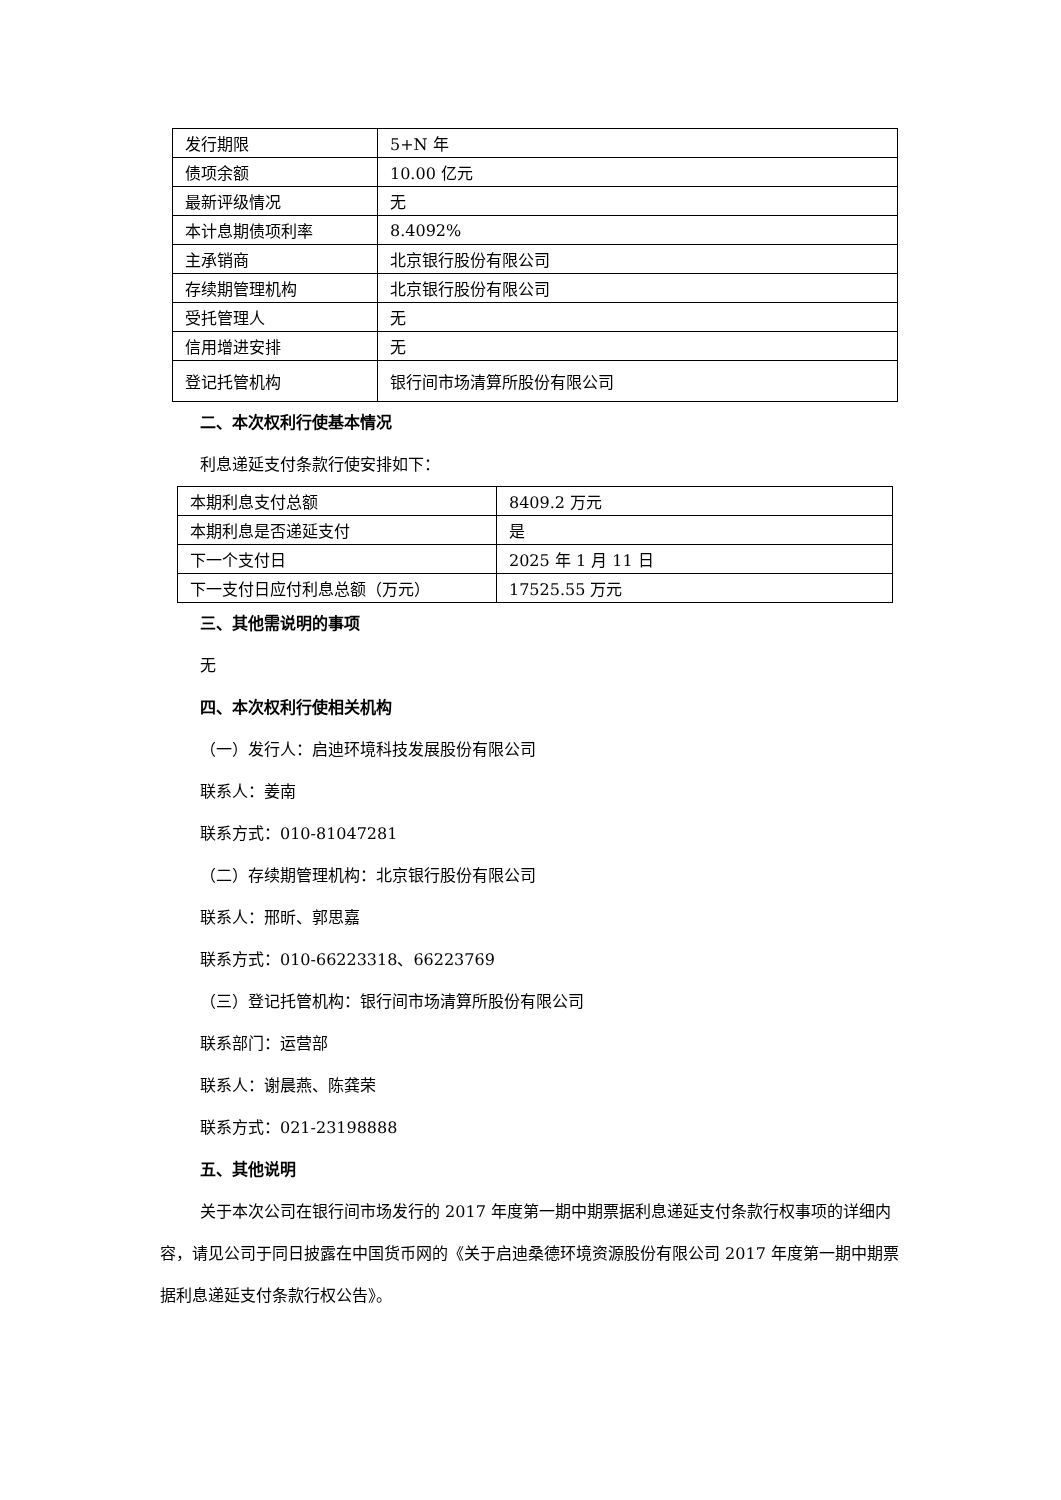| 发行期限 | 5+N 年 |
| 债项余额 | 10.00 亿元 |
| 最新评级情况 | 无 |
| 本计息期债项利率 | 8.4092% |
| 主承销商 | 北京银行股份有限公司 |
| 存续期管理机构 | 北京银行股份有限公司 |
| 受托管理人 | 无 |
| 信用增进安排 | 无 |
| 登记托管机构 | 银行间市场清算所股份有限公司 |
二、本次权利行使基本情况
利息递延支付条款行使安排如下：
| 本期利息支付总额 | 8409.2 万元 |
| 本期利息是否递延支付 | 是 |
| 下一个支付日 | 2025 年 1 月 11 日 |
| 下一支付日应付利息总额（万元） | 17525.55 万元 |
三、其他需说明的事项
无
四、本次权利行使相关机构
（一）发行人：启迪环境科技发展股份有限公司
联系人：姜南
联系方式：010-81047281
（二）存续期管理机构：北京银行股份有限公司
联系人：邢昕、郭思嘉
联系方式：010-66223318、66223769
（三）登记托管机构：银行间市场清算所股份有限公司
联系部门：运营部
联系人：谢晨燕、陈龚荣
联系方式：021-23198888
五、其他说明
关于本次公司在银行间市场发行的 2017 年度第一期中期票据利息递延支付条款行权事项的详细内容，请见公司于同日披露在中国货币网的《关于启迪桑德环境资源股份有限公司 2017 年度第一期中期票据利息递延支付条款行权公告》。